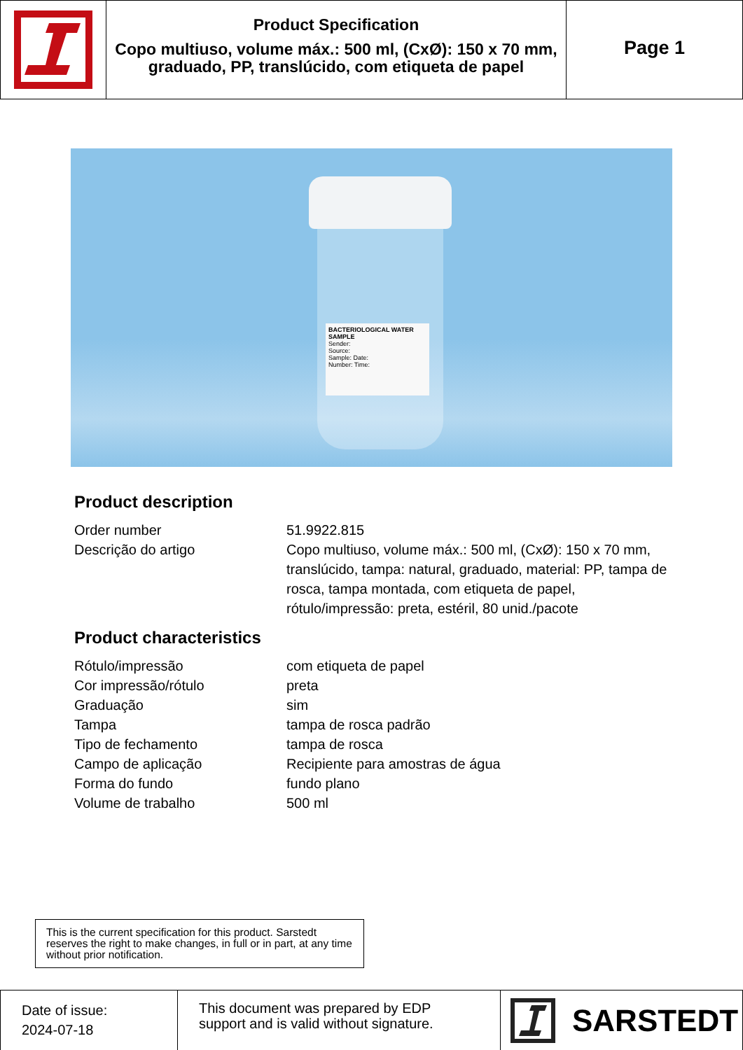Product Specification
Copo multiuso, volume máx.: 500 ml, (CxØ): 150 x 70 mm, graduado, PP, translúcido, com etiqueta de papel
Page 1
BACTERIOLOGICAL WATER SAMPLE
Sender:
Source:
Sample: Date:
Number: Time:
Product description
| Order number | 51.9922.815 |
| Descrição do artigo | Copo multiuso, volume máx.: 500 ml, (CxØ): 150 x 70 mm, translúcido, tampa: natural, graduado, material: PP, tampa de rosca, tampa montada, com etiqueta de papel, rótulo/impressão: preta, estéril, 80 unid./pacote |
Product characteristics
| Rótulo/impressão | com etiqueta de papel |
| Cor impressão/rótulo | preta |
| Graduação | sim |
| Tampa | tampa de rosca padrão |
| Tipo de fechamento | tampa de rosca |
| Campo de aplicação | Recipiente para amostras de água |
| Forma do fundo | fundo plano |
| Volume de trabalho | 500 ml |
This is the current specification for this product. Sarstedt reserves the right to make changes, in full or in part, at any time without prior notification.
Date of issue:
2024-07-18
This document was prepared by EDP support and is valid without signature.
SARSTEDT